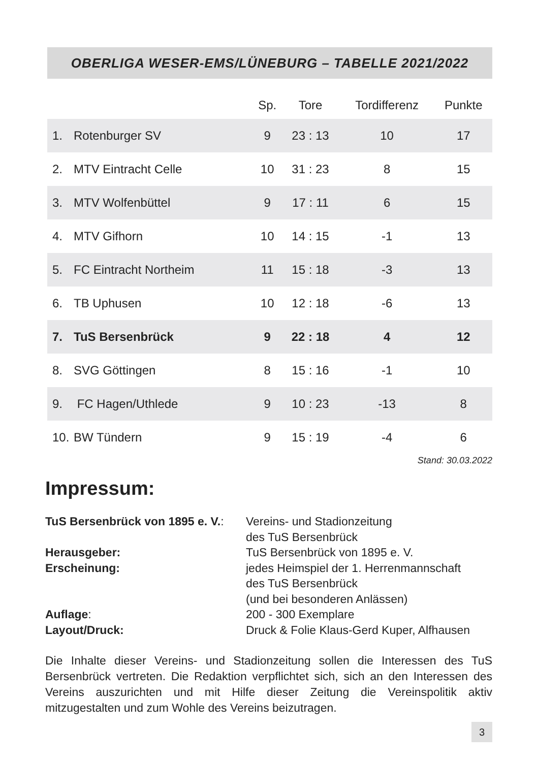OBERLIGA WESER-EMS/LÜNEBURG – TABELLE 2021/2022
| | | Sp. | Tore | Tordifferenz | Punkte |
| --- | --- | --- | --- | --- | --- |
| 1. | Rotenburger SV | 9 | 23 : 13 | 10 | 17 |
| 2. | MTV Eintracht Celle | 10 | 31 : 23 | 8 | 15 |
| 3. | MTV Wolfenbüttel | 9 | 17 : 11 | 6 | 15 |
| 4. | MTV Gifhorn | 10 | 14 : 15 | -1 | 13 |
| 5. | FC Eintracht Northeim | 11 | 15 : 18 | -3 | 13 |
| 6. | TB Uphusen | 10 | 12 : 18 | -6 | 13 |
| 7. | TuS Bersenbrück | 9 | 22 : 18 | 4 | 12 |
| 8. | SVG Göttingen | 8 | 15 : 16 | -1 | 10 |
| 9. | FC Hagen/Uthlede | 9 | 10 : 23 | -13 | 8 |
| 10. | BW Tündern | 9 | 15 : 19 | -4 | 6 |
Stand: 30.03.2022
Impressum:
TuS Bersenbrück von 1895 e. V.:
Vereins- und Stadionzeitung
des TuS Bersenbrück
Herausgeber:
TuS Bersenbrück von 1895 e. V.
Erscheinung:
jedes Heimspiel der 1. Herrenmannschaft
des TuS Bersenbrück
(und bei besonderen Anlässen)
Auflage:
200 - 300 Exemplare
Layout/Druck:
Druck & Folie Klaus-Gerd Kuper, Alfhausen
Die Inhalte dieser Vereins- und Stadionzeitung sollen die Interessen des TuS Bersenbrück vertreten. Die Redaktion verpflichtet sich, sich an den Interessen des Vereins auszurichten und mit Hilfe dieser Zeitung die Vereinspolitik aktiv mitzugestalten und zum Wohle des Vereins beizutragen.
3